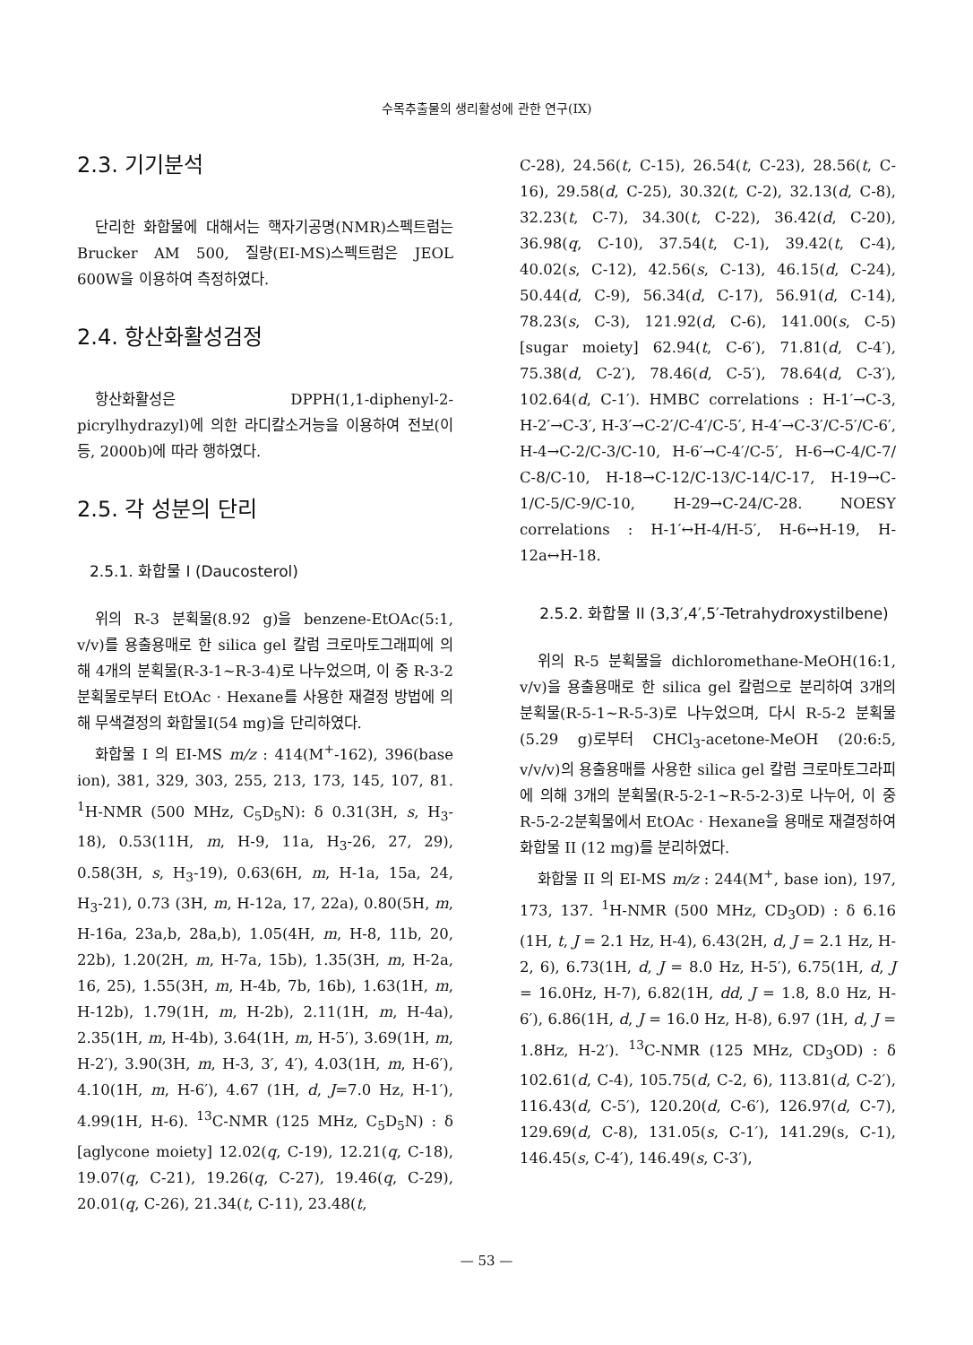수목추출물의 생리활성에 관한 연구(IX)
2.3. 기기분석
단리한 화합물에 대해서는 핵자기공명(NMR)스펙트럼는 Brucker AM 500, 질량(EI-MS)스펙트럼은 JEOL 600W을 이용하여 측정하였다.
2.4. 항산화활성검정
항산화활성은 DPPH(1,1-diphenyl-2-picrylhydrazyl)에 의한 라디칼소거능을 이용하여 전보(이 등, 2000b)에 따라 행하였다.
2.5. 각 성분의 단리
2.5.1. 화합물 I (Daucosterol)
위의 R-3 분획물(8.92 g)을 benzene-EtOAc(5:1, v/v)를 용출용매로 한 silica gel 칼럼 크로마토그래피에 의해 4개의 분획물(R-3-1~R-3-4)로 나누었으며, 이 중 R-3-2 분획물로부터 EtOAc · Hexane를 사용한 재결정 방법에 의해 무색결정의 화합물I(54 mg)을 단리하였다.
화합물 I 의 EI-MS m/z : 414(M<sup>+</sup>-162), 396(base ion), 381, 329, 303, 255, 213, 173, 145, 107, 81. <sup>1</sup>H-NMR (500 MHz, C<sub>5</sub>D<sub>5</sub>N): δ 0.31(3H, s, H<sub>3</sub>-18), 0.53(11H, m, H-9, 11a, H<sub>3</sub>-26, 27, 29), 0.58(3H, s, H<sub>3</sub>-19), 0.63(6H, m, H-1a, 15a, 24, H<sub>3</sub>-21), 0.73 (3H, m, H-12a, 17, 22a), 0.80(5H, m, H-16a, 23a,b, 28a,b), 1.05(4H, m, H-8, 11b, 20, 22b), 1.20(2H, m, H-7a, 15b), 1.35(3H, m, H-2a, 16, 25), 1.55(3H, m, H-4b, 7b, 16b), 1.63(1H, m, H-12b), 1.79(1H, m, H-2b), 2.11(1H, m, H-4a), 2.35(1H, m, H-4b), 3.64(1H, m, H-5′), 3.69(1H, m, H-2′), 3.90(3H, m, H-3, 3′, 4′), 4.03(1H, m, H-6′), 4.10(1H, m, H-6′), 4.67 (1H, d, J=7.0 Hz, H-1′), 4.99(1H, H-6). <sup>13</sup>C-NMR (125 MHz, C<sub>5</sub>D<sub>5</sub>N) : δ [aglycone moiety] 12.02(q, C-19), 12.21(q, C-18), 19.07(q, C-21), 19.26(q, C-27), 19.46(q, C-29), 20.01(q, C-26), 21.34(t, C-11), 23.48(t,
C-28), 24.56(t, C-15), 26.54(t, C-23), 28.56(t, C-16), 29.58(d, C-25), 30.32(t, C-2), 32.13(d, C-8), 32.23(t, C-7), 34.30(t, C-22), 36.42(d, C-20), 36.98(q, C-10), 37.54(t, C-1), 39.42(t, C-4), 40.02(s, C-12), 42.56(s, C-13), 46.15(d, C-24), 50.44(d, C-9), 56.34(d, C-17), 56.91(d, C-14), 78.23(s, C-3), 121.92(d, C-6), 141.00(s, C-5) [sugar moiety] 62.94(t, C-6′), 71.81(d, C-4′), 75.38(d, C-2′), 78.46(d, C-5′), 78.64(d, C-3′), 102.64(d, C-1′). HMBC correlations : H-1′→C-3, H-2′→C-3′, H-3′→C-2′/C-4′/C-5′, H-4′→C-3′/C-5′/C-6′, H-4→C-2/C-3/C-10, H-6′→C-4′/C-5′, H-6→C-4/C-7/ C-8/C-10, H-18→C-12/C-13/C-14/C-17, H-19→C-1/C-5/C-9/C-10, H-29→C-24/C-28. NOESY correlations : H-1′↔H-4/H-5′, H-6↔H-19, H-12a↔H-18.
2.5.2. 화합물 II (3,3′,4′,5′-Tetrahydroxystilbene)
위의 R-5 분획물을 dichloromethane-MeOH(16:1, v/v)을 용출용매로 한 silica gel 칼럼으로 분리하여 3개의 분획물(R-5-1~R-5-3)로 나누었으며, 다시 R-5-2 분획물(5.29 g)로부터 CHCl<sub>3</sub>-acetone-MeOH (20:6:5, v/v/v)의 용출용매를 사용한 silica gel 칼럼 크로마토그라피에 의해 3개의 분획물(R-5-2-1~R-5-2-3)로 나누어, 이 중 R-5-2-2분획물에서 EtOAc · Hexane을 용매로 재결정하여 화합물 II (12 mg)를 분리하였다.
화합물 II 의 EI-MS m/z : 244(M<sup>+</sup>, base ion), 197, 173, 137. <sup>1</sup>H-NMR (500 MHz, CD<sub>3</sub>OD) : δ 6.16 (1H, t, J = 2.1 Hz, H-4), 6.43(2H, d, J = 2.1 Hz, H-2, 6), 6.73(1H, d, J = 8.0 Hz, H-5′), 6.75(1H, d, J = 16.0Hz, H-7), 6.82(1H, dd, J = 1.8, 8.0 Hz, H-6′), 6.86(1H, d, J = 16.0 Hz, H-8), 6.97 (1H, d, J = 1.8Hz, H-2′). <sup>13</sup>C-NMR (125 MHz, CD<sub>3</sub>OD) : δ 102.61(d, C-4), 105.75(d, C-2, 6), 113.81(d, C-2′), 116.43(d, C-5′), 120.20(d, C-6′), 126.97(d, C-7), 129.69(d, C-8), 131.05(s, C-1′), 141.29(s, C-1), 146.45(s, C-4′), 146.49(s, C-3′),
— 53 —